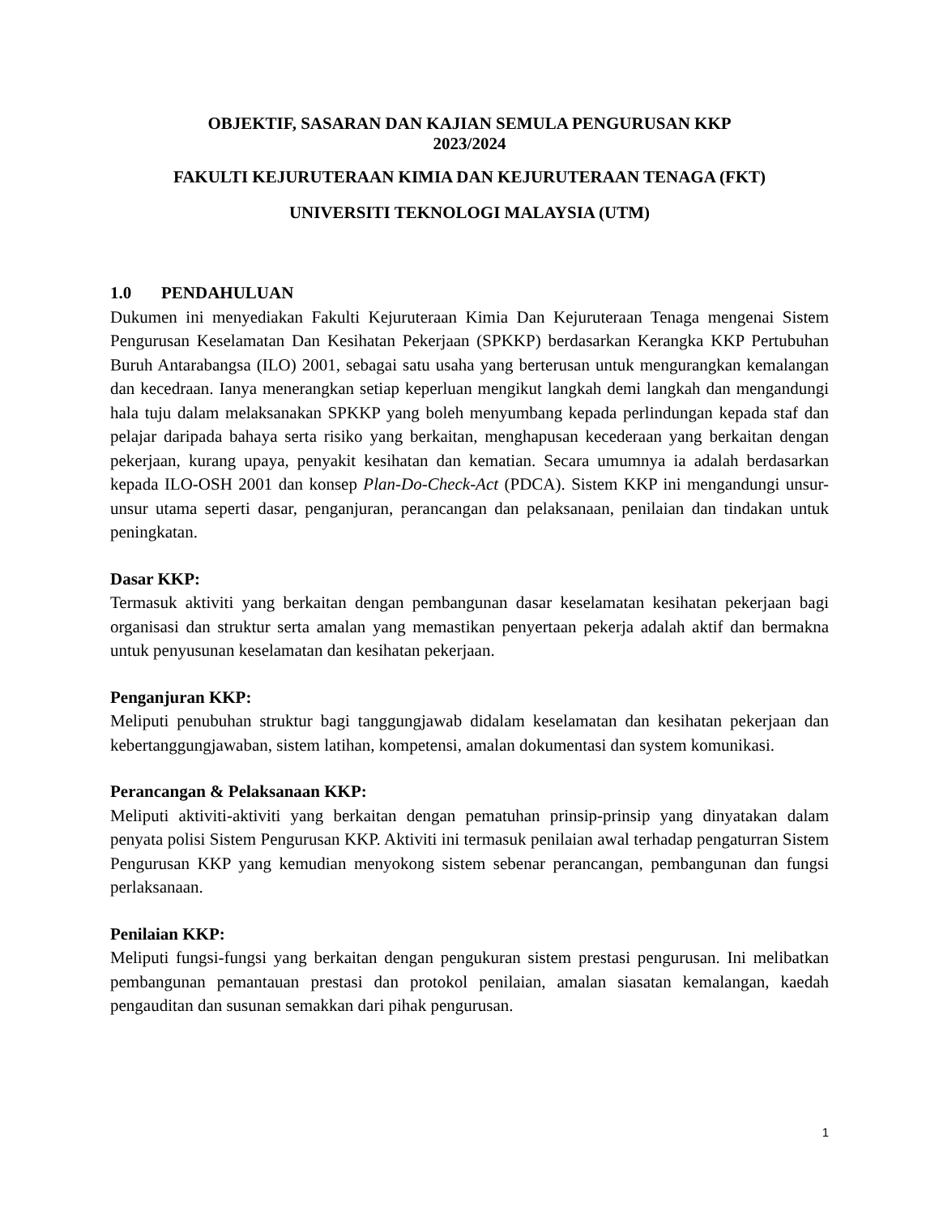OBJEKTIF, SASARAN DAN KAJIAN SEMULA PENGURUSAN KKP
2023/2024
FAKULTI KEJURUTERAAN KIMIA DAN KEJURUTERAAN TENAGA (FKT)
UNIVERSITI TEKNOLOGI MALAYSIA (UTM)
1.0 PENDAHULUAN
Dukumen ini menyediakan Fakulti Kejuruteraan Kimia Dan Kejuruteraan Tenaga mengenai Sistem Pengurusan Keselamatan Dan Kesihatan Pekerjaan (SPKKP) berdasarkan Kerangka KKP Pertubuhan Buruh Antarabangsa (ILO) 2001, sebagai satu usaha yang berterusan untuk mengurangkan kemalangan dan kecedraan. Ianya menerangkan setiap keperluan mengikut langkah demi langkah dan mengandungi hala tuju dalam melaksanakan SPKKP yang boleh menyumbang kepada perlindungan kepada staf dan pelajar daripada bahaya serta risiko yang berkaitan, menghapusan kecederaan yang berkaitan dengan pekerjaan, kurang upaya, penyakit kesihatan dan kematian. Secara umumnya ia adalah berdasarkan kepada ILO-OSH 2001 dan konsep Plan-Do-Check-Act (PDCA). Sistem KKP ini mengandungi unsur-unsur utama seperti dasar, penganjuran, perancangan dan pelaksanaan, penilaian dan tindakan untuk peningkatan.
Dasar KKP:
Termasuk aktiviti yang berkaitan dengan pembangunan dasar keselamatan kesihatan pekerjaan bagi organisasi dan struktur serta amalan yang memastikan penyertaan pekerja adalah aktif dan bermakna untuk penyusunan keselamatan dan kesihatan pekerjaan.
Penganjuran KKP:
Meliputi penubuhan struktur bagi tanggungjawab didalam keselamatan dan kesihatan pekerjaan dan kebertanggungjawaban, sistem latihan, kompetensi, amalan dokumentasi dan system komunikasi.
Perancangan & Pelaksanaan KKP:
Meliputi aktiviti-aktiviti yang berkaitan dengan pematuhan prinsip-prinsip yang dinyatakan dalam penyata polisi Sistem Pengurusan KKP. Aktiviti ini termasuk penilaian awal terhadap pengaturran Sistem Pengurusan KKP yang kemudian menyokong sistem sebenar perancangan, pembangunan dan fungsi perlaksanaan.
Penilaian KKP:
Meliputi fungsi-fungsi yang berkaitan dengan pengukuran sistem prestasi pengurusan. Ini melibatkan pembangunan pemantauan prestasi dan protokol penilaian, amalan siasatan kemalangan, kaedah pengauditan dan susunan semakkan dari pihak pengurusan.
1